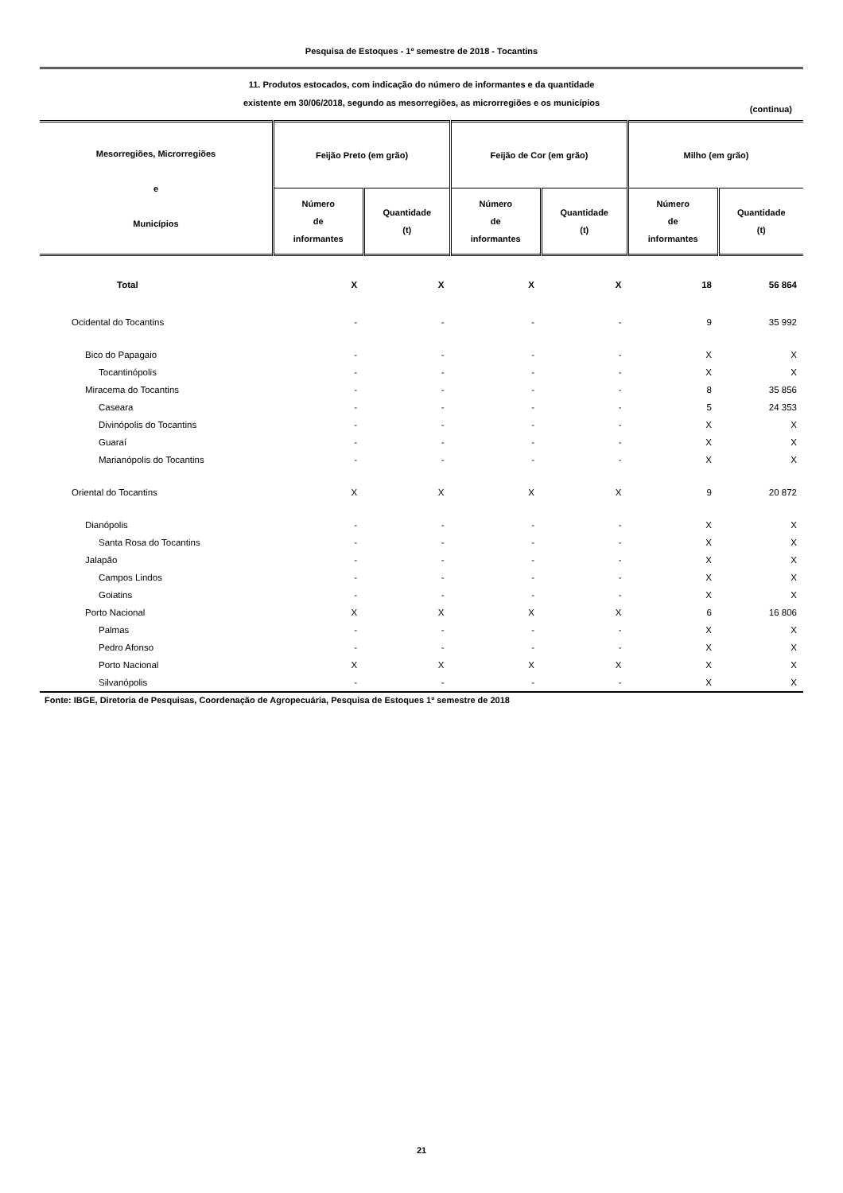Pesquisa de Estoques - 1º semestre de 2018 - Tocantins
11. Produtos estocados, com indicação do número de informantes e da quantidade
existente em 30/06/2018, segundo as mesorregiões, as microrregiões e os municípios
(continua)
| Mesorregiões, Microrregiões e Municípios | Feijão Preto (em grão) | | Feijão de Cor (em grão) | | Milho (em grão) | |
| --- | --- | --- | --- | --- | --- | --- |
| | Número de informantes | Quantidade (t) | Número de informantes | Quantidade (t) | Número de informantes | Quantidade (t) |
| Total | X | X | X | X | 18 | 56 864 |
| Ocidental do Tocantins | - | - | - | - | 9 | 35 992 |
| Bico do Papagaio | - | - | - | - | X | X |
| Tocantinópolis | - | - | - | - | X | X |
| Miracema do Tocantins | - | - | - | - | 8 | 35 856 |
| Caseara | - | - | - | - | 5 | 24 353 |
| Divinópolis do Tocantins | - | - | - | - | X | X |
| Guaraí | - | - | - | - | X | X |
| Marianópolis do Tocantins | - | - | - | - | X | X |
| Oriental do Tocantins | X | X | X | X | 9 | 20 872 |
| Dianópolis | - | - | - | - | X | X |
| Santa Rosa do Tocantins | - | - | - | - | X | X |
| Jalapão | - | - | - | - | X | X |
| Campos Lindos | - | - | - | - | X | X |
| Goiatins | - | - | - | - | X | X |
| Porto Nacional | X | X | X | X | 6 | 16 806 |
| Palmas | - | - | - | - | X | X |
| Pedro Afonso | - | - | - | - | X | X |
| Porto Nacional | X | X | X | X | X | X |
| Silvanópolis | - | - | - | - | X | X |
Fonte: IBGE, Diretoria de Pesquisas, Coordenação de Agropecuária, Pesquisa de Estoques 1º semestre de 2018
21